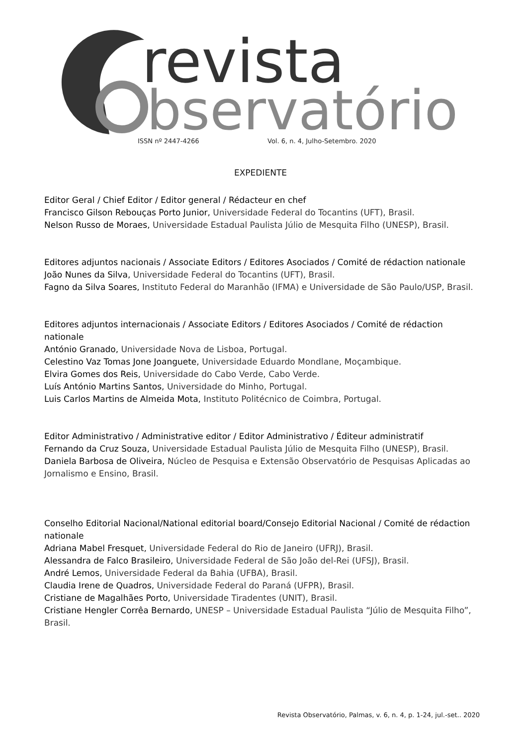revista
bservatório
ISSN nº 2447-4266
Vol. 6, n. 4, Julho-Setembro. 2020
EXPEDIENTE
Editor Geral / Chief Editor / Editor general / Rédacteur en chef
Francisco Gilson Rebouças Porto Junior, Universidade Federal do Tocantins (UFT), Brasil.
Nelson Russo de Moraes, Universidade Estadual Paulista Júlio de Mesquita Filho (UNESP), Brasil.
Editores adjuntos nacionais / Associate Editors / Editores Asociados / Comité de rédaction nationale
João Nunes da Silva, Universidade Federal do Tocantins (UFT), Brasil.
Fagno da Silva Soares, Instituto Federal do Maranhão (IFMA) e Universidade de São Paulo/USP, Brasil.
Editores adjuntos internacionais / Associate Editors / Editores Asociados / Comité de rédaction nationale
António Granado, Universidade Nova de Lisboa, Portugal.
Celestino Vaz Tomas Jone Joanguete, Universidade Eduardo Mondlane, Moçambique.
Elvira Gomes dos Reis, Universidade do Cabo Verde, Cabo Verde.
Luís António Martins Santos, Universidade do Minho, Portugal.
Luis Carlos Martins de Almeida Mota, Instituto Politécnico de Coimbra, Portugal.
Editor Administrativo / Administrative editor / Editor Administrativo / Éditeur administratif
Fernando da Cruz Souza, Universidade Estadual Paulista Júlio de Mesquita Filho (UNESP), Brasil.
Daniela Barbosa de Oliveira, Núcleo de Pesquisa e Extensão Observatório de Pesquisas Aplicadas ao Jornalismo e Ensino, Brasil.
Conselho Editorial Nacional/National editorial board/Consejo Editorial Nacional / Comité de rédaction nationale
Adriana Mabel Fresquet, Universidade Federal do Rio de Janeiro (UFRJ), Brasil.
Alessandra de Falco Brasileiro, Universidade Federal de São João del-Rei (UFSJ), Brasil.
André Lemos, Universidade Federal da Bahia (UFBA), Brasil.
Claudia Irene de Quadros, Universidade Federal do Paraná (UFPR), Brasil.
Cristiane de Magalhães Porto, Universidade Tiradentes (UNIT), Brasil.
Cristiane Hengler Corrêa Bernardo, UNESP – Universidade Estadual Paulista “Júlio de Mesquita Filho”, Brasil.
Revista Observatório, Palmas, v. 6, n. 4, p. 1-24, jul.-set.. 2020